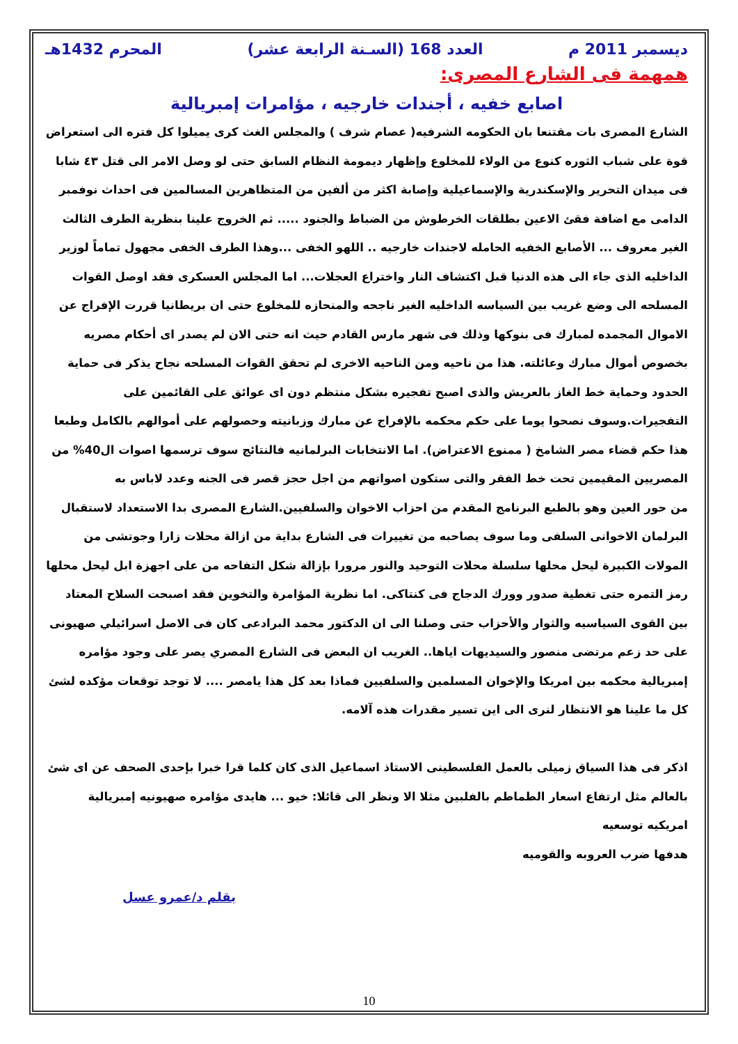ديسمبر 2011 م العدد 168 (السـنة الرابعة عشر) المحرم 1432هـ
همهمة فى الشارع المصرى:
اصابع خفيه ، أجندات خارجيه ، مؤامرات إمبريالية
الشارع المصرى بات مقتنعا بان الحكومه الشرفيه( عصام شرف ) والمجلس الغث كرى يميلوا كل فتره الى استعراض قوة على شباب الثوره كنوع من الولاء للمخلوع وإظهار ديمومة النظام السابق حتى لو وصل الامر الى قتل ٤٣ شابا فى ميدان التحرير والإسكندرية والإسماعيلية وإصابة اكثر من ألفين من المتظاهرين المسالمين فى احداث نوفمبر الدامى مع اضافة فقئ الاعين بطلقات الخرطوش من الضباط والجنود ..... ثم الخروج علينا بنظرية الطرف الثالث الغير معروف ... الأصابع الخفيه الحامله لاجندات خارجيه .. اللهو الخفى ...وهذا الطرف الخفى مجهول تماماً لوزير الداخليه الذى جاء الى هذه الدنيا قبل اكتشاف النار واختراع العجلات... اما المجلس العسكرى فقد اوصل القوات المسلحه الى وضع غريب بين السياسه الداخليه الغير ناجحه والمنحازه للمخلوع حتى ان بريطانيا قررت الإفراج عن الاموال المجمده لمبارك فى بنوكها وذلك فى شهر مارس القادم حيث انه حتى الان لم يصدر اى أحكام مصريه بخصوص أموال مبارك وعائلته. هذا من ناحيه ومن الناحيه الاخرى لم تحقق القوات المسلحه نجاح يذكر فى حماية الحدود وحماية خط الغاز بالعريش والذى اصبح تفجيره بشكل منتظم دون اى عوائق على القائمين على التفجيرات.وسوف نصحوا يوما على حكم محكمه بالإفراج عن مبارك وزبانيته وحصولهم على أموالهم بالكامل وطبعا هذا حكم قضاء مصر الشامخ ( ممنوع الاعتراض). اما الانتخابات البرلمانيه فالنتائج سوف ترسمها اصوات ال40% من المصريين المقيمين تحت خط الفقر والتى ستكون اصواتهم من اجل حجز قصر فى الجنه وعدد لاباس به
من حور العين وهو بالطبع البرنامج المقدم من احزاب الاخوان والسلفيين.الشارع المصرى بدا الاستعداد لاستقبال البرلمان الاخوانى السلفى وما سوف يصاحبه من تغييرات فى الشارع بداية من ازالة محلات زارا وجوتشى من المولات الكبيرة ليحل محلها سلسلة محلات التوحيد والنور مرورا بإزالة شكل التفاحه من على اجهزة ابل ليحل محلها رمز التمره حتى تغطية صدور وورك الدجاج فى كنتاكى. اما نظرية المؤامرة والتخوين فقد اصبحت السلاح المعتاد بين القوى السياسيه والثوار والأحزاب حتى وصلنا الى ان الدكتور محمد البرادعى كان فى الاصل اسرائيلي صهيونى على حد زعم مرتضى منصور والسيديهات اياها.. الغريب ان البعض فى الشارع المصري يصر على وجود مؤامره إمبريالية محكمه بين امريكا والإخوان المسلمين والسلفيين فماذا بعد كل هذا يامصر .... لا توجد توقعات مؤكده لشئ كل ما علينا هو الانتظار لنرى الى اين تسير مقدرات هذه آلامه.
اذكر فى هذا السياق زميلى بالعمل الفلسطينى الاستاذ اسماعيل الذى كان كلما قرا خبرا بإحدى الصحف عن اى شئ بالعالم مثل ارتفاع اسعار الطماطم بالفلبين مثلا الا ونظر الى قائلا: خيو ... هايدى مؤامره صهيونيه إمبريالية امريكيه توسعيه
هدفها ضرب العروبه والقوميه
بقلم د/عمرو عسل
10